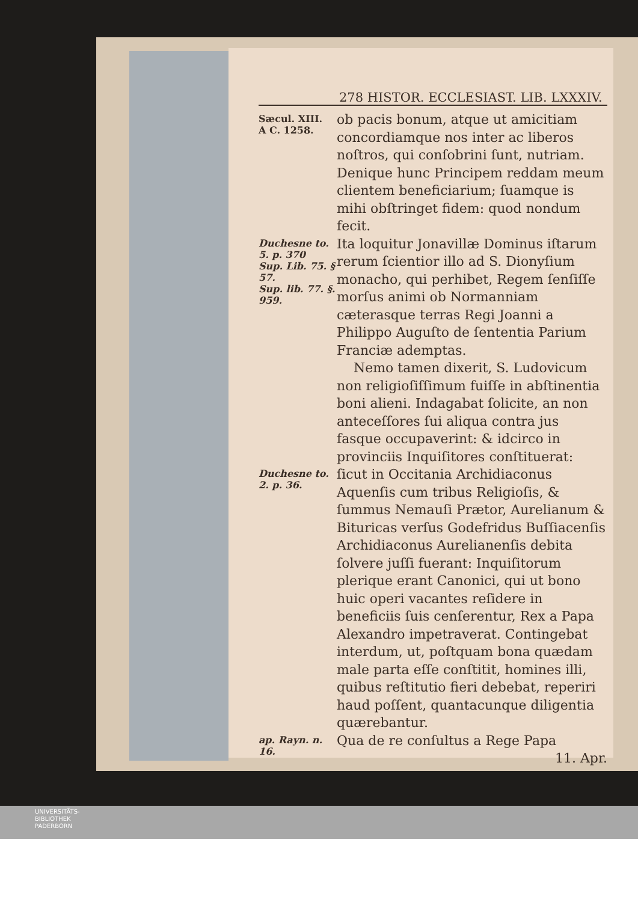278 HISTOR. ECCLESIAST. LIB. LXXXIV.
Sæcul. XIII.
A C. 1258.
ob pacis bonum, atque ut amicitiam concordiamque nos inter ac liberos noſtros, qui conſobrini ſunt, nutriam. Denique hunc Principem reddam meum clientem beneficiarium; ſuamque is mihi obſtringet fidem: quod nondum fecit.
Duchesne to. 5. p. 370
Sup. Lib. 75. § 57.
Sup. lib. 77. §. 959.
Ita loquitur Jonavillæ Dominus iſtarum rerum ſcientior illo ad S. Dionyſium monacho, qui perhibet, Regem ſenſiſſe morſus animi ob Normanniam cæterasque terras Regi Joanni a Philippo Auguſto de ſententia Parium Franciæ ademptas.
Nemo tamen dixerit, S. Ludovicum non religioſiſſimum fuiſſe in abſtinentia boni alieni. Indagabat ſolicite, an non anteceſſores ſui aliqua contra jus fasque occupaverint: & idcirco in provinciis Inquiſitores conſtituerat:
Duchesne to. 2. p. 36.
ſicut in Occitania Archidiaconus Aquenſis cum tribus Religioſis, & ſummus Nemauſi Prætor, Aurelianum & Bituricas verſus Godefridus Buſſiacenſis Archidiaconus Aurelianenſis debita ſolvere juſſi fuerant: Inquiſitorum plerique erant Canonici, qui ut bono huic operi vacantes reſidere in beneficiis ſuis cenſerentur, Rex a Papa Alexandro impetraverat. Contingebat interdum, ut, poſtquam bona quædam male parta eſſe conſtitit, homines illi, quibus reſtitutio fieri debebat, reperiri haud poſſent, quantacunque diligentia quærebantur.
ap. Rayn. n. 16.
Qua de re conſultus a Rege Papa
11. Apr.
UNIVERSITÄTS-
BIBLIOTHEK
PADERBORN